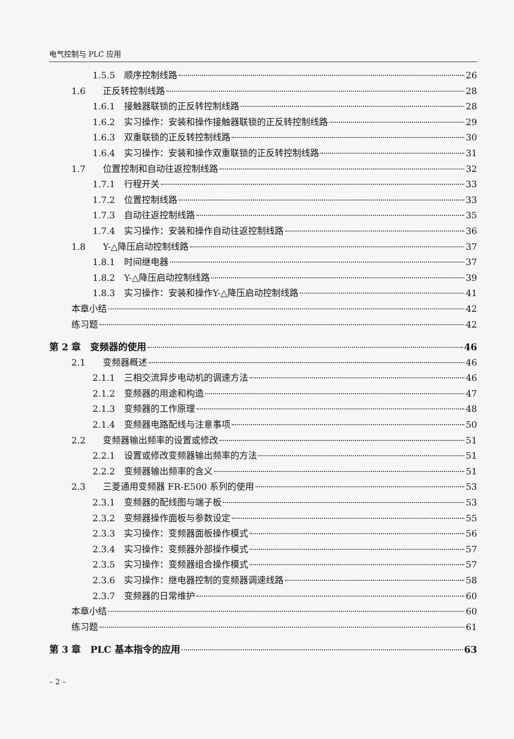电气控制与 PLC 应用
1.5.5 顺序控制线路 26
1.6 正反转控制线路 28
1.6.1 接触器联锁的正反转控制线路 28
1.6.2 实习操作：安装和操作接触器联锁的正反转控制线路 29
1.6.3 双重联锁的正反转控制线路 30
1.6.4 实习操作：安装和操作双重联锁的正反转控制线路 31
1.7 位置控制和自动往返控制线路 32
1.7.1 行程开关 33
1.7.2 位置控制线路 33
1.7.3 自动往返控制线路 35
1.7.4 实习操作：安装和操作自动往返控制线路 36
1.8 Y-△降压启动控制线路 37
1.8.1 时间继电器 37
1.8.2 Y-△降压启动控制线路 39
1.8.3 实习操作：安装和操作Y-△降压启动控制线路 41
本章小结 42
练习题 42
第 2 章　变频器的使用 46
2.1 变频器概述 46
2.1.1 三相交流异步电动机的调速方法 46
2.1.2 变频器的用途和构造 47
2.1.3 变频器的工作原理 48
2.1.4 变频器电路配线与注意事项 50
2.2 变频器输出频率的设置或修改 51
2.2.1 设置或修改变频器输出频率的方法 51
2.2.2 变频器输出频率的含义 51
2.3 三菱通用变频器 FR-E500 系列的使用 53
2.3.1 变频器的配线图与端子板 53
2.3.2 变频器操作面板与参数设定 55
2.3.3 实习操作：变频器面板操作模式 56
2.3.4 实习操作：变频器外部操作模式 57
2.3.5 实习操作：变频器组合操作模式 57
2.3.6 实习操作：继电器控制的变频器调速线路 58
2.3.7 变频器的日常维护 60
本章小结 60
练习题 61
第 3 章　PLC 基本指令的应用 63
– 2 –